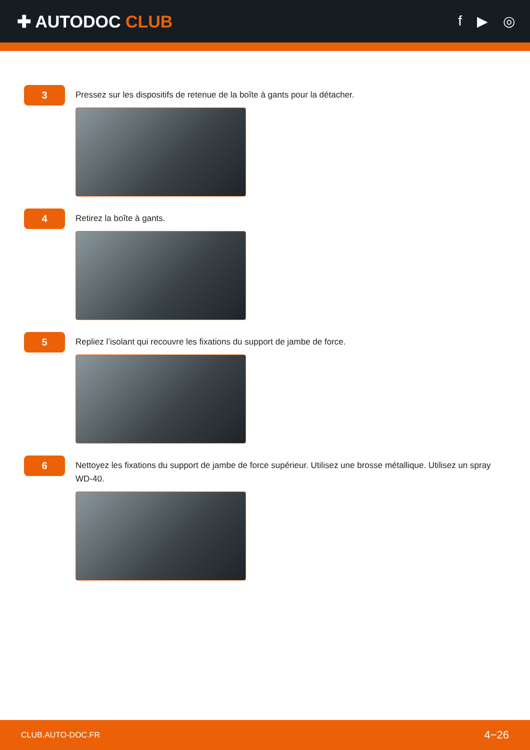✚ AUTODOC CLUB
f ▶ ◎
3
Pressez sur les dispositifs de retenue de la boîte à gants pour la détacher.
4
Retirez la boîte à gants.
5
Repliez l’isolant qui recouvre les fixations du support de jambe de force.
6
Nettoyez les fixations du support de jambe de force supérieur. Utilisez une brosse métallique. Utilisez un spray WD-40.
CLUB.AUTO-DOC.FR 4−26